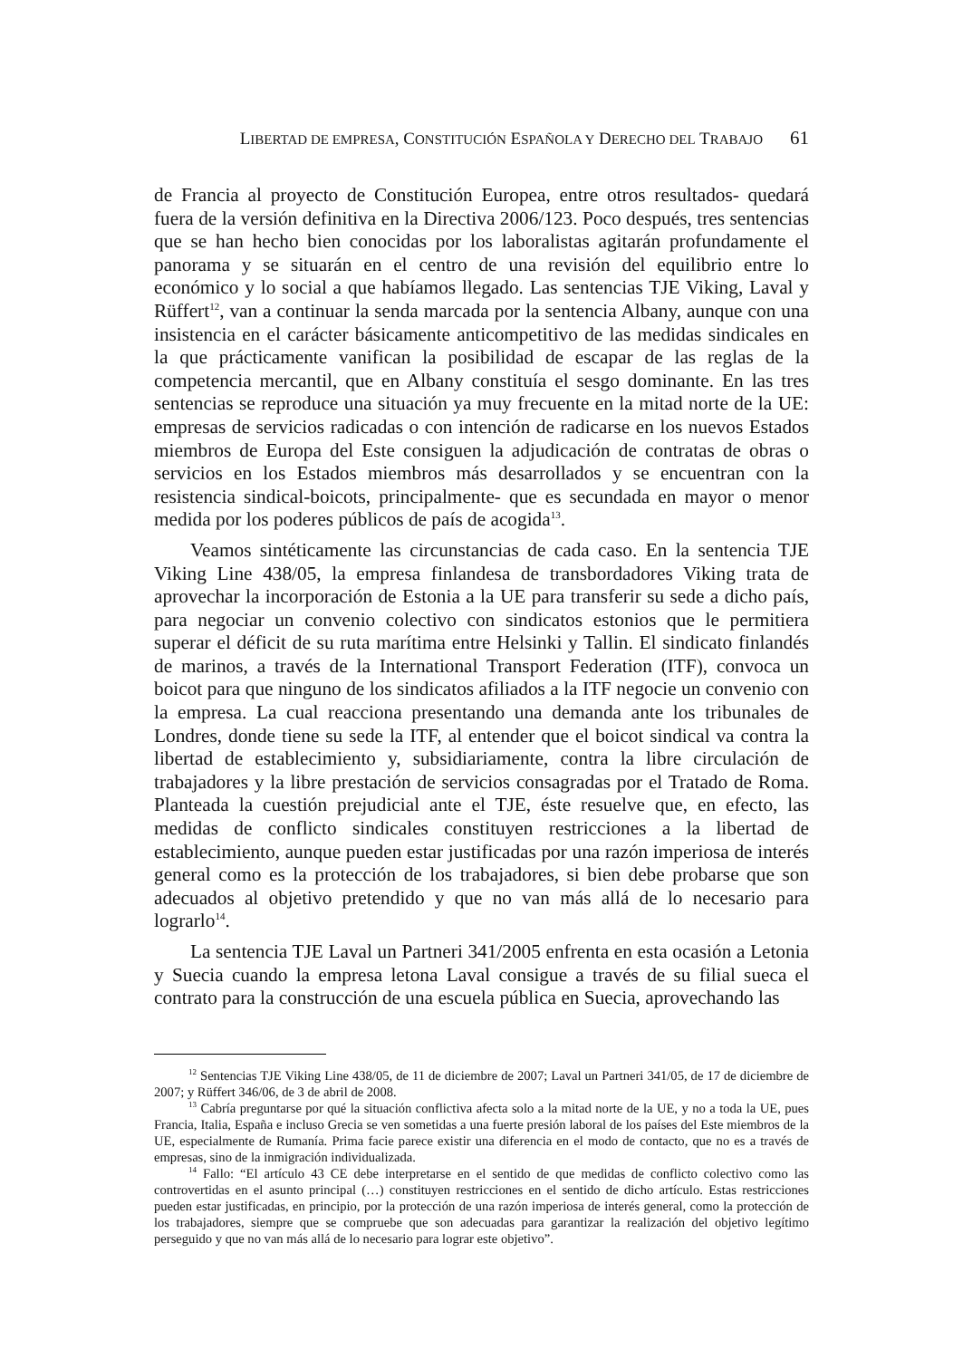LIBERTAD DE EMPRESA, CONSTITUCIÓN ESPAÑOLA Y DERECHO DEL TRABAJO 61
de Francia al proyecto de Constitución Europea, entre otros resultados- quedará fuera de la versión definitiva en la Directiva 2006/123. Poco después, tres sentencias que se han hecho bien conocidas por los laboralistas agitarán profundamente el panorama y se situarán en el centro de una revisión del equilibrio entre lo económico y lo social a que habíamos llegado. Las sentencias TJE Viking, Laval y Rüffert<sup>12</sup>, van a continuar la senda marcada por la sentencia Albany, aunque con una insistencia en el carácter básicamente anticompetitivo de las medidas sindicales en la que prácticamente vanifican la posibilidad de escapar de las reglas de la competencia mercantil, que en Albany constituía el sesgo dominante. En las tres sentencias se reproduce una situación ya muy frecuente en la mitad norte de la UE: empresas de servicios radicadas o con intención de radicarse en los nuevos Estados miembros de Europa del Este consiguen la adjudicación de contratas de obras o servicios en los Estados miembros más desarrollados y se encuentran con la resistencia sindical-boicots, principalmente- que es secundada en mayor o menor medida por los poderes públicos de país de acogida<sup>13</sup>.
Veamos sintéticamente las circunstancias de cada caso. En la sentencia TJE Viking Line 438/05, la empresa finlandesa de transbordadores Viking trata de aprovechar la incorporación de Estonia a la UE para transferir su sede a dicho país, para negociar un convenio colectivo con sindicatos estonios que le permitiera superar el déficit de su ruta marítima entre Helsinki y Tallin. El sindicato finlandés de marinos, a través de la International Transport Federation (ITF), convoca un boicot para que ninguno de los sindicatos afiliados a la ITF negocie un convenio con la empresa. La cual reacciona presentando una demanda ante los tribunales de Londres, donde tiene su sede la ITF, al entender que el boicot sindical va contra la libertad de establecimiento y, subsidiariamente, contra la libre circulación de trabajadores y la libre prestación de servicios consagradas por el Tratado de Roma. Planteada la cuestión prejudicial ante el TJE, éste resuelve que, en efecto, las medidas de conflicto sindicales constituyen restricciones a la libertad de establecimiento, aunque pueden estar justificadas por una razón imperiosa de interés general como es la protección de los trabajadores, si bien debe probarse que son adecuados al objetivo pretendido y que no van más allá de lo necesario para lograrlo<sup>14</sup>.
La sentencia TJE Laval un Partneri 341/2005 enfrenta en esta ocasión a Letonia y Suecia cuando la empresa letona Laval consigue a través de su filial sueca el contrato para la construcción de una escuela pública en Suecia, aprovechando las
<sup>12</sup> Sentencias TJE Viking Line 438/05, de 11 de diciembre de 2007; Laval un Partneri 341/05, de 17 de diciembre de 2007; y Rüffert 346/06, de 3 de abril de 2008.
<sup>13</sup> Cabría preguntarse por qué la situación conflictiva afecta solo a la mitad norte de la UE, y no a toda la UE, pues Francia, Italia, España e incluso Grecia se ven sometidas a una fuerte presión laboral de los países del Este miembros de la UE, especialmente de Rumanía. Prima facie parece existir una diferencia en el modo de contacto, que no es a través de empresas, sino de la inmigración individualizada.
<sup>14</sup> Fallo: “El artículo 43 CE debe interpretarse en el sentido de que medidas de conflicto colectivo como las controvertidas en el asunto principal (…) constituyen restricciones en el sentido de dicho artículo. Estas restricciones pueden estar justificadas, en principio, por la protección de una razón imperiosa de interés general, como la protección de los trabajadores, siempre que se compruebe que son adecuadas para garantizar la realización del objetivo legítimo perseguido y que no van más allá de lo necesario para lograr este objetivo”.